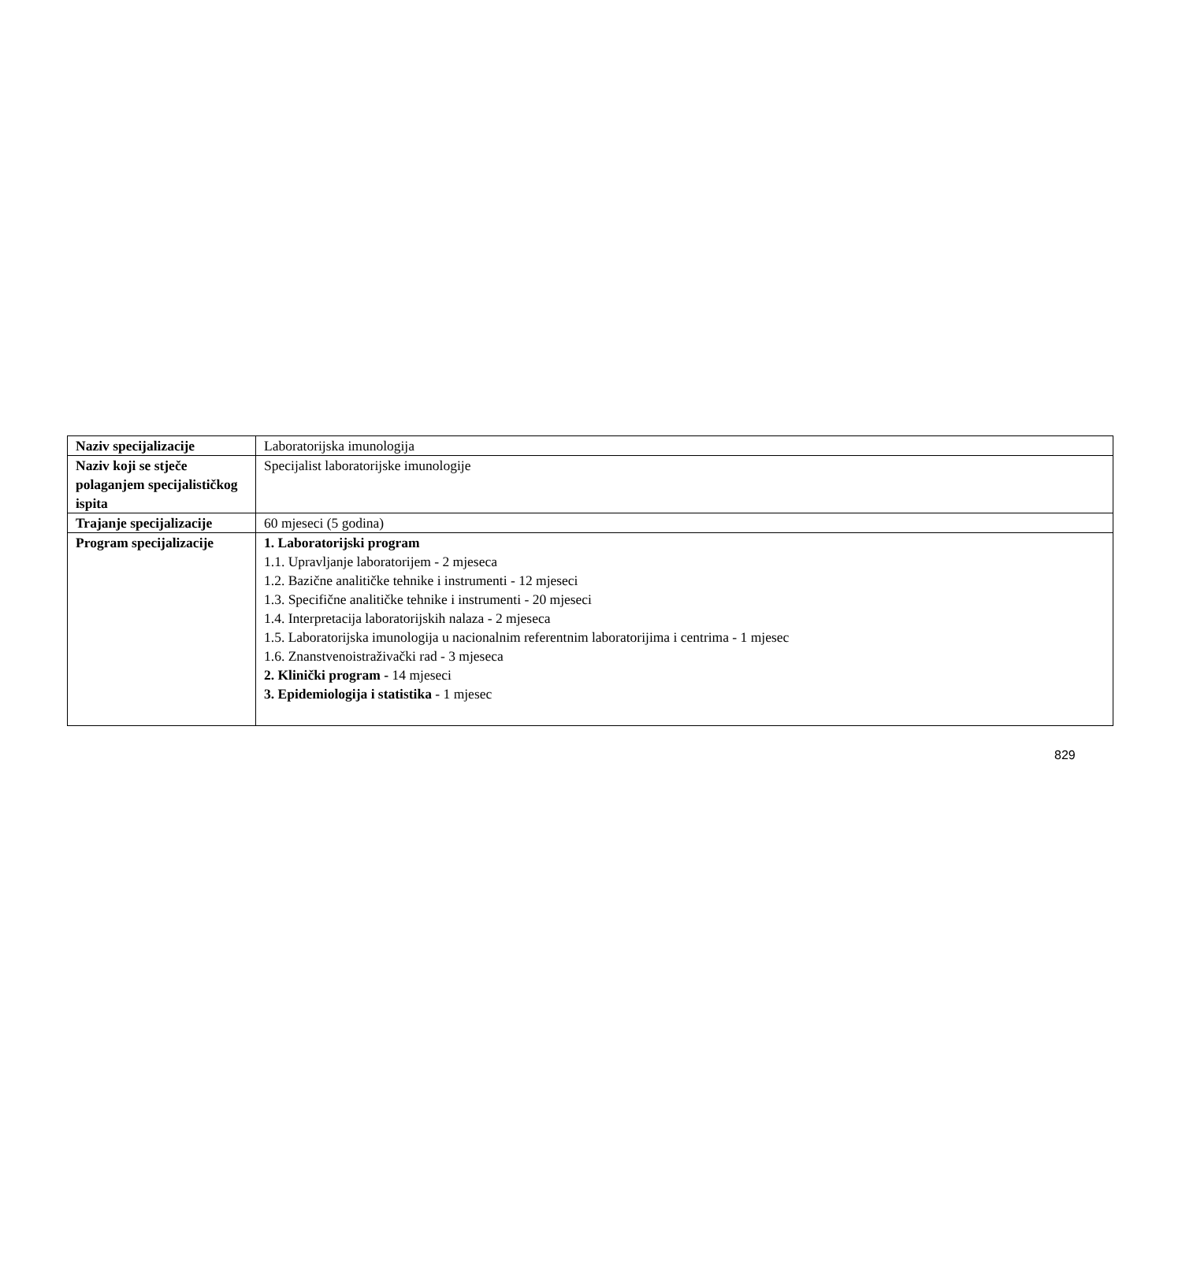| Naziv specijalizacije | Laboratorijska imunologija |
| Naziv koji se stječe polaganjem specijalističkog ispita | Specijalist laboratorijske imunologije |
| Trajanje specijalizacije | 60 mjeseci (5 godina) |
| Program specijalizacije | 1. Laboratorijski program 1.1. Upravljanje laboratorijem - 2 mjeseca 1.2. Bazične analitičke tehnike i instrumenti - 12 mjeseci 1.3. Specifične analitičke tehnike i instrumenti - 20 mjeseci 1.4. Interpretacija laboratorijskih nalaza - 2 mjeseca 1.5. Laboratorijska imunologija u nacionalnim referentnim laboratorijima i centrima - 1 mjesec 1.6. Znanstvenoistraživački rad - 3 mjeseca 2. Klinički program - 14 mjeseci 3. Epidemiologija i statistika - 1 mjesec |
829